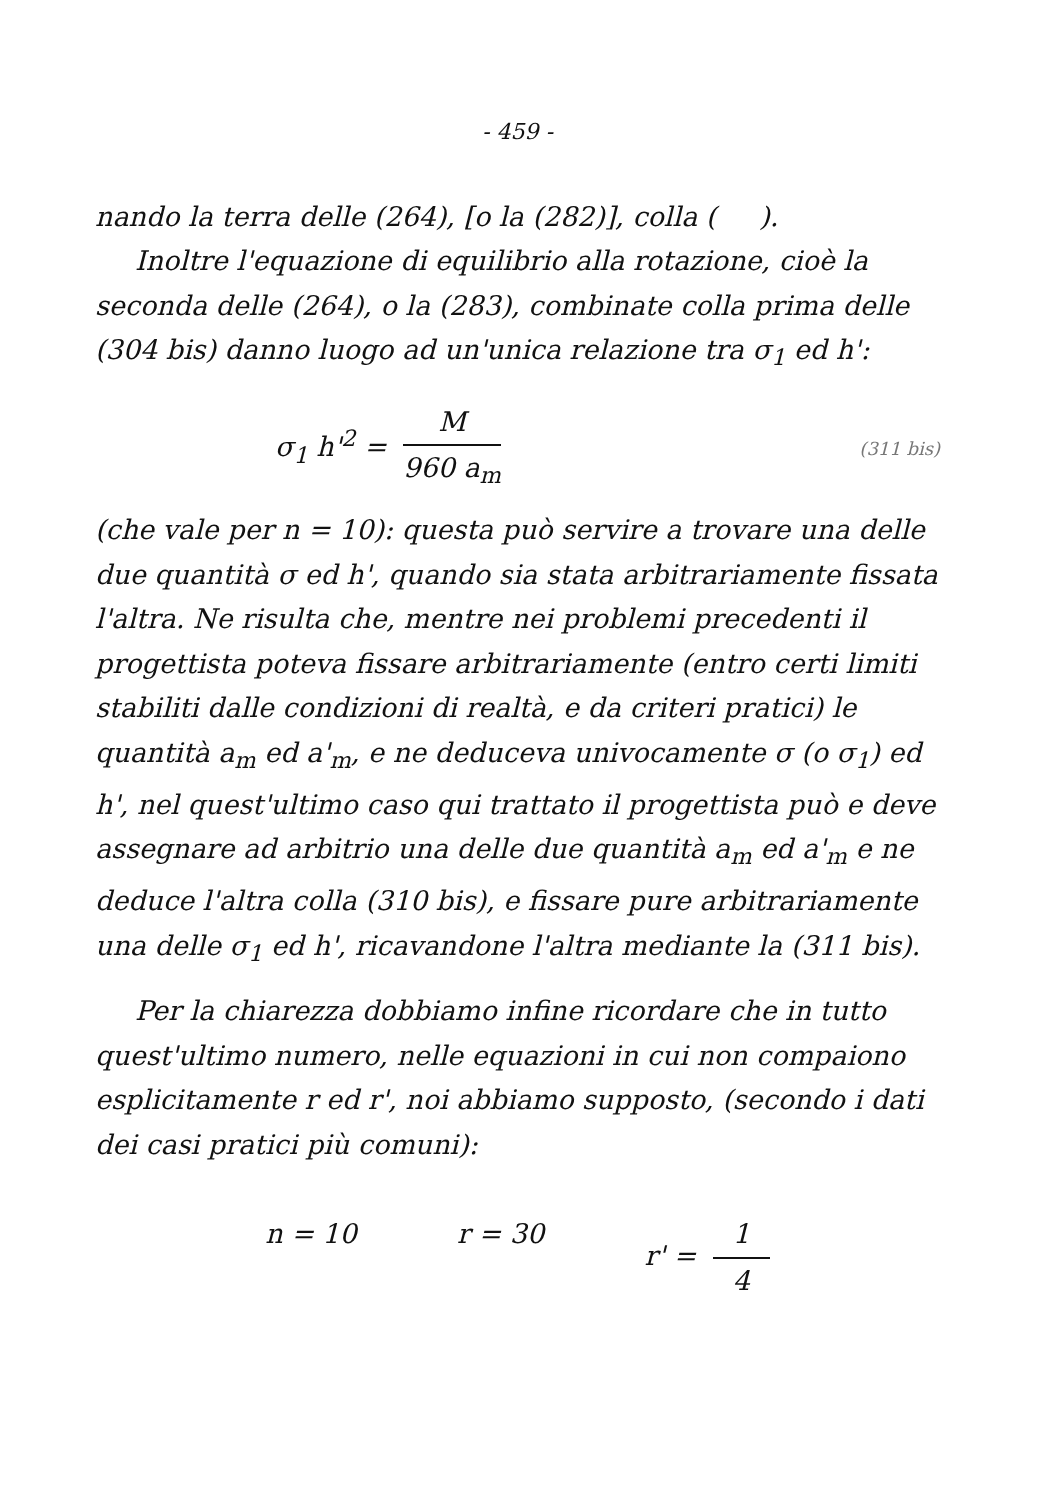- 459 -
nando la terra delle (264), [o la (282)], colla ( ).
Inoltre l'equazione di equilibrio alla rotazione, cioè la seconda delle (264), o la (283), combinate colla prima delle (304 bis) danno luogo ad un'unica relazione tra σ<sub>1</sub> ed h':
σ<sub>1</sub> h'<sup>2</sup> = M 960 a<sub>m</sub>
(311 bis)
(che vale per n = 10): questa può servire a trovare una delle due quantità σ ed h', quando sia stata arbitrariamente fissata l'altra. Ne risulta che, mentre nei problemi precedenti il progettista poteva fissare arbitrariamente (entro certi limiti stabiliti dalle condizioni di realtà, e da criteri pratici) le quantità a<sub>m</sub> ed a'<sub>m</sub>, e ne deduceva univocamente σ (o σ<sub>1</sub>) ed h', nel quest'ultimo caso qui trattato il progettista può e deve assegnare ad arbitrio una delle due quantità a<sub>m</sub> ed a'<sub>m</sub> e ne deduce l'altra colla (310 bis), e fissare pure arbitrariamente una delle σ<sub>1</sub> ed h', ricavandone l'altra mediante la (311 bis).
Per la chiarezza dobbiamo infine ricordare che in tutto quest'ultimo numero, nelle equazioni in cui non compaiono esplicitamente r ed r', noi abbiamo supposto, (secondo i dati dei casi pratici più comuni):
n = 10 r = 30 r' = 1 4